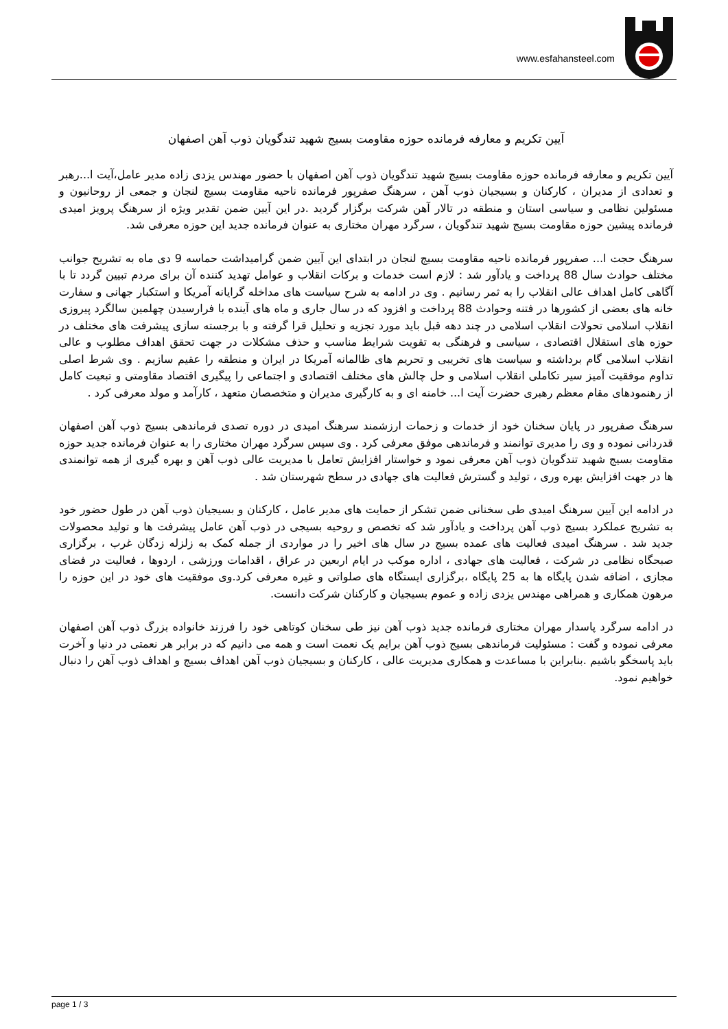www.esfahansteel.com
آیین تکریم و معارفه فرمانده حوزه مقاومت بسیج شهید تندگویان ذوب آهن اصفهان
آیین تکریم و معارفه فرمانده حوزه مقاومت بسیج شهید تندگویان ذوب آهن اصفهان با حضور مهندس یزدی زاده مدیر عامل،آیت ا...رهبر و تعدادی از مدیران ، کارکنان و بسیجیان ذوب آهن ، سرهنگ صفرپور فرمانده ناحیه مقاومت بسیج لنجان و جمعی از روحانیون و مسئولین نظامی و سیاسی استان و منطقه در تالار آهن شرکت برگزار گردید .در این آیین ضمن تقدیر ویژه از سرهنگ پرویز امیدی فرمانده پیشین حوزه مقاومت بسیج شهید تندگویان ، سرگرد مهران مختاری به عنوان فرمانده جدید این حوزه معرفی شد.
سرهنگ حجت ا... صفرپور فرمانده ناحیه مقاومت بسیج لنجان در ابتدای این آیین ضمن گرامیداشت حماسه 9 دی ماه به تشریح جوانب مختلف حوادث سال 88 پرداخت و یادآور شد : لازم است خدمات و برکات انقلاب و عوامل تهدید کننده آن برای مردم تبیین گردد تا با آگاهی کامل اهداف عالی انقلاب را به ثمر رسانیم . وی در ادامه به شرح سیاست های مداخله گرایانه آمریکا و استکبار جهانی و سفارت خانه های بعضی از کشورها در فتنه وحوادث 88 پرداخت و افزود که در سال جاری و ماه های آینده با فرارسیدن چهلمین سالگرد پیروزی انقلاب اسلامی تحولات انقلاب اسلامی در چند دهه قبل باید مورد تجزیه و تحلیل قرا گرفته و با برجسته سازی پیشرفت های مختلف در حوزه های استقلال اقتصادی ، سیاسی و فرهنگی به تقویت شرایط مناسب و حذف مشکلات در جهت تحقق اهداف مطلوب و عالی انقلاب اسلامی گام برداشته و سیاست های تخریبی و تحریم های ظالمانه آمریکا در ایران و منطقه را عقیم سازیم . وی شرط اصلی تداوم موفقیت آمیز سیر تکاملی انقلاب اسلامی و حل چالش های مختلف اقتصادی و اجتماعی را پیگیری اقتصاد مقاومتی و تبعیت کامل از رهنمودهای مقام معظم رهبری حضرت آیت ا... خامنه ای و به کارگیری مدیران و متخصصان متعهد ، کارآمد و مولد معرفی کرد .
سرهنگ صفرپور در پایان سخنان خود از خدمات و زحمات ارزشمند سرهنگ امیدی در دوره تصدی فرماندهی بسیج ذوب آهن اصفهان قدردانی نموده و وی را مدیری توانمند و فرماندهی موفق معرفی کرد . وی سپس سرگرد مهران مختاری را به عنوان فرمانده جدید حوزه مقاومت بسیج شهید تندگویان ذوب آهن معرفی نمود و خواستار افزایش تعامل با مدیریت عالی ذوب آهن و بهره گیری از همه توانمندی ها در جهت افزایش بهره وری ، تولید و گسترش فعالیت های جهادی در سطح شهرستان شد .
در ادامه این آیین سرهنگ امیدی طی سخنانی ضمن تشکر از حمایت های مدیر عامل ، کارکنان و بسیجیان ذوب آهن در طول حضور خود به تشریح عملکرد بسیج ذوب آهن پرداخت و یادآور شد که تخصص و روحیه بسیجی در ذوب آهن عامل پیشرفت ها و تولید محصولات جدید شد . سرهنگ امیدی فعالیت های عمده بسیج در سال های اخیر را در مواردی از جمله کمک به زلزله زدگان غرب ، برگزاری صبحگاه نظامی در شرکت ، فعالیت های جهادی ، اداره موکب در ایام اربعین در عراق ، اقدامات ورزشی ، اردوها ، فعالیت در فضای مجازی ، اضافه شدن پایگاه ها به 25 پایگاه ،برگزاری ایستگاه های صلواتی و غیره معرفی کرد.وی موفقیت های خود در این حوزه را مرهون همکاری و همراهی مهندس یزدی زاده و عموم بسیجیان و کارکنان شرکت دانست.
در ادامه سرگرد پاسدار مهران مختاری فرمانده جدید ذوب آهن نیز طی سخنان کوتاهی خود را فرزند خانواده بزرگ ذوب آهن اصفهان معرفی نموده و گفت : مسئولیت فرماندهی بسیج ذوب آهن برایم یک نعمت است و همه می دانیم که در برابر هر نعمتی در دنیا و آخرت باید پاسخگو باشیم .بنابراین با مساعدت و همکاری مدیریت عالی ، کارکنان و بسیجیان ذوب آهن اهداف بسیج و اهداف ذوب آهن را دنبال خواهیم نمود.
page 1 / 3